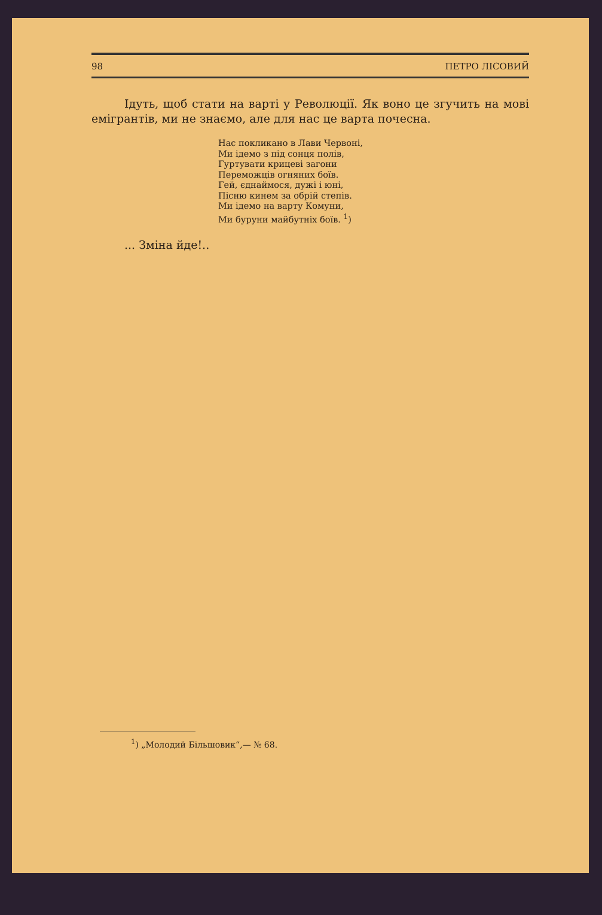98 ПЕТРО ЛІСОВИЙ
Ідуть, щоб стати на варті у Революції. Як воно це згучить на мові емігрантів, ми не знаємо, але для нас це варта почесна.
Нас покликано в Лави Червоні,
Ми ідемо з під сонця полів,
Гуртувати крицеві загони
Переможців огняних боїв.
Гей, єднаймося, дужі і юні,
Пісню кинем за обрій степів.
Ми ідемо на варту Комуни,
Ми буруни майбутніх боїв. <sup>1</sup>)
... Зміна йде!..
<sup>1</sup>) „Молодий Більшовик“,— № 68.